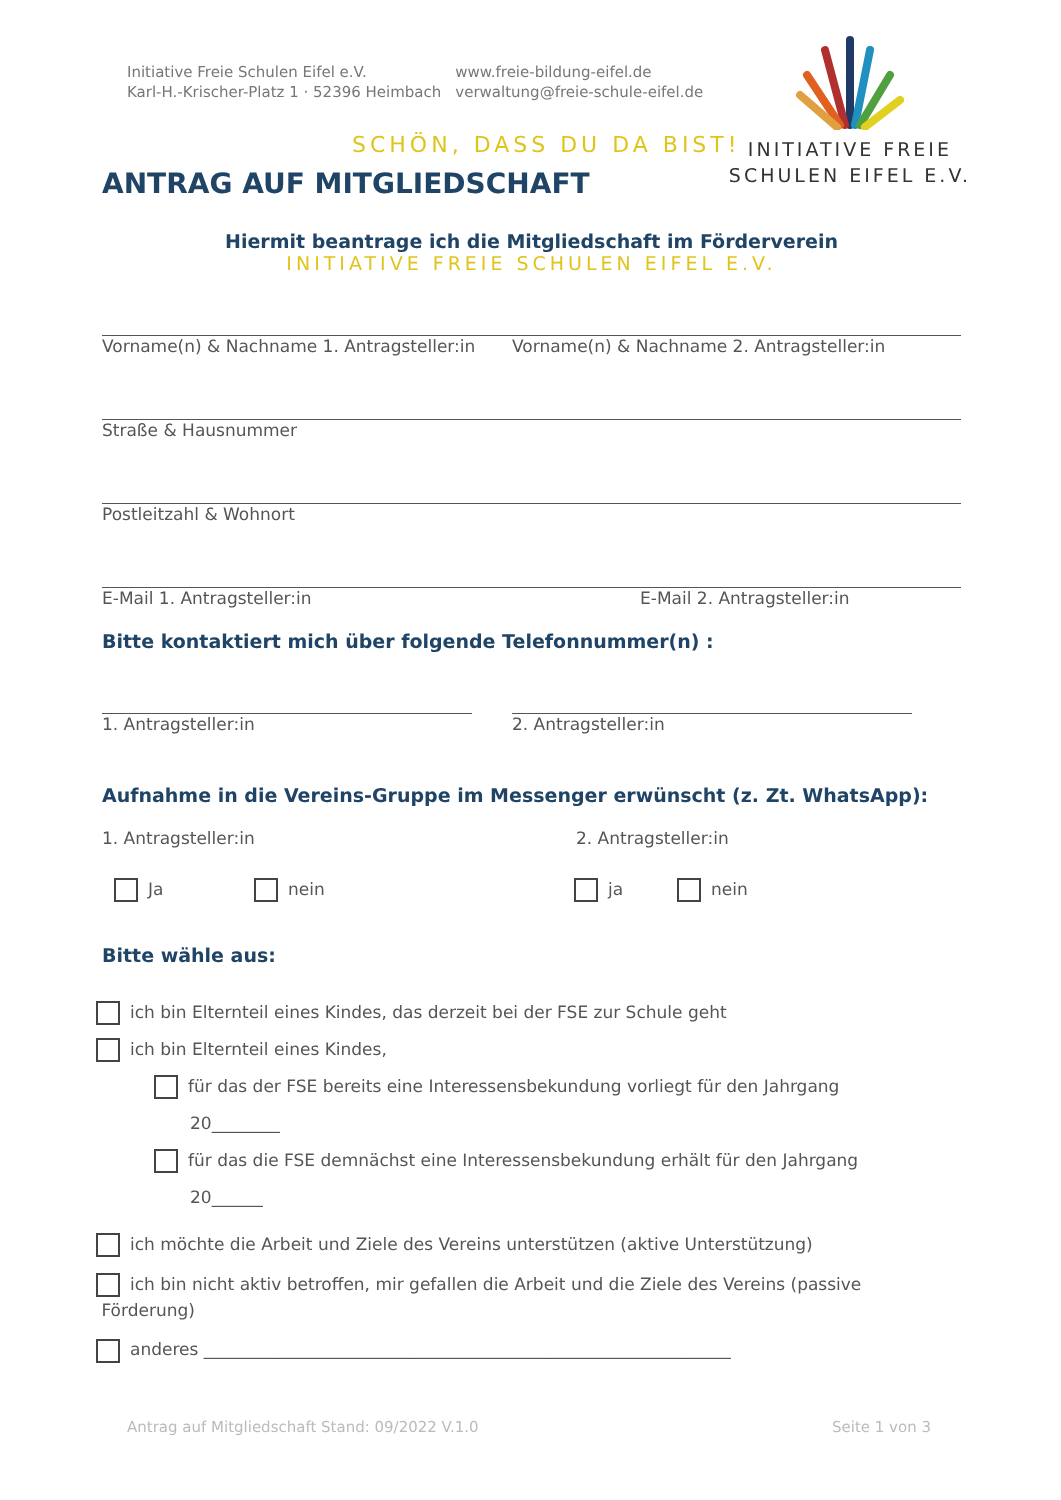Initiative Freie Schulen Eifel e.V.
Karl-H.-Krischer-Platz 1 · 52396 Heimbach
www.freie-bildung-eifel.de
verwaltung@freie-schule-eifel.de
INITIATIVE FREIE
SCHULEN EIFEL E.V.
SCHÖN, DASS DU DA BIST!
ANTRAG AUF MITGLIEDSCHAFT
Hiermit beantrage ich die Mitgliedschaft im Förderverein
INITIATIVE FREIE SCHULEN EIFEL E.V.
Vorname(n) & Nachname 1. Antragsteller:in Vorname(n) & Nachname 2. Antragsteller:in
Straße & Hausnummer
Postleitzahl & Wohnort
E-Mail 1. Antragsteller:in E-Mail 2. Antragsteller:in
Bitte kontaktiert mich über folgende Telefonnummer(n) :
1. Antragsteller:in 2. Antragsteller:in
Aufnahme in die Vereins-Gruppe im Messenger erwünscht (z. Zt. WhatsApp):
1. Antragsteller:in 2. Antragsteller:in
Ja nein ja nein
Bitte wähle aus:
ich bin Elternteil eines Kindes, das derzeit bei der FSE zur Schule geht
ich bin Elternteil eines Kindes,
für das der FSE bereits eine Interessensbekundung vorliegt für den Jahrgang
20________
für das die FSE demnächst eine Interessensbekundung erhält für den Jahrgang
20______
ich möchte die Arbeit und Ziele des Vereins unterstützen (aktive Unterstützung)
ich bin nicht aktiv betroffen, mir gefallen die Arbeit und die Ziele des Vereins (passive
Förderung)
anderes ______________________________________________________________
Antrag auf Mitgliedschaft Stand: 09/2022 V.1.0 Seite 1 von 3